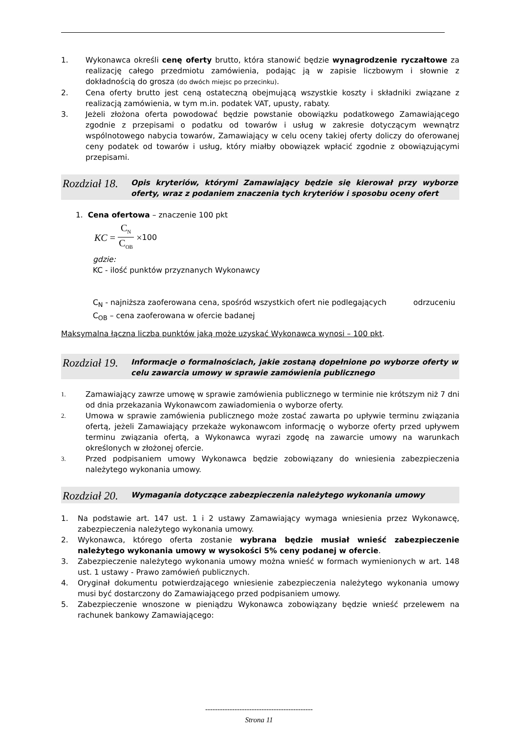1. Wykonawca określi cenę oferty brutto, która stanowić będzie wynagrodzenie ryczałtowe za realizację całego przedmiotu zamówienia, podając ją w zapisie liczbowym i słownie z dokładnością do grosza (do dwóch miejsc po przecinku).
2. Cena oferty brutto jest ceną ostateczną obejmującą wszystkie koszty i składniki związane z realizacją zamówienia, w tym m.in. podatek VAT, upusty, rabaty.
3. Jeżeli złożona oferta powodować będzie powstanie obowiązku podatkowego Zamawiającego zgodnie z przepisami o podatku od towarów i usług w zakresie dotyczącym wewnątrz wspólnotowego nabycia towarów, Zamawiający w celu oceny takiej oferty doliczy do oferowanej ceny podatek od towarów i usług, który miałby obowiązek wpłacić zgodnie z obowiązującymi przepisami.
Rozdział 18. Opis kryteriów, którymi Zamawiający będzie się kierował przy wyborze oferty, wraz z podaniem znaczenia tych kryteriów i sposobu oceny ofert
1. Cena ofertowa – znaczenie 100 pkt
KC = C<sub>N</sub> C<sub>OB</sub> × 100
gdzie:
KC - ilość punktów przyznanych Wykonawcy
C<sub>N</sub> - najniższa zaoferowana cena, spośród wszystkich ofert nie podlegających odrzuceniu
C<sub>OB</sub> – cena zaoferowana w ofercie badanej
Maksymalna łączna liczba punktów jaką może uzyskać Wykonawca wynosi – 100 pkt.
Rozdział 19. Informacje o formalnościach, jakie zostaną dopełnione po wyborze oferty w celu zawarcia umowy w sprawie zamówienia publicznego
1. Zamawiający zawrze umowę w sprawie zamówienia publicznego w terminie nie krótszym niż 7 dni od dnia przekazania Wykonawcom zawiadomienia o wyborze oferty.
2. Umowa w sprawie zamówienia publicznego może zostać zawarta po upływie terminu związania ofertą, jeżeli Zamawiający przekaże wykonawcom informację o wyborze oferty przed upływem terminu związania ofertą, a Wykonawca wyrazi zgodę na zawarcie umowy na warunkach określonych w złożonej ofercie.
3. Przed podpisaniem umowy Wykonawca będzie zobowiązany do wniesienia zabezpieczenia należytego wykonania umowy.
Rozdział 20. Wymagania dotyczące zabezpieczenia należytego wykonania umowy
1. Na podstawie art. 147 ust. 1 i 2 ustawy Zamawiający wymaga wniesienia przez Wykonawcę, zabezpieczenia należytego wykonania umowy.
2. Wykonawca, którego oferta zostanie wybrana będzie musiał wnieść zabezpieczenie należytego wykonania umowy w wysokości 5% ceny podanej w ofercie.
3. Zabezpieczenie należytego wykonania umowy można wnieść w formach wymienionych w art. 148 ust. 1 ustawy - Prawo zamówień publicznych.
4. Oryginał dokumentu potwierdzającego wniesienie zabezpieczenia należytego wykonania umowy musi być dostarczony do Zamawiającego przed podpisaniem umowy.
5. Zabezpieczenie wnoszone w pieniądzu Wykonawca zobowiązany będzie wnieść przelewem na rachunek bankowy Zamawiającego:
--------------------------------------------
Strona 11